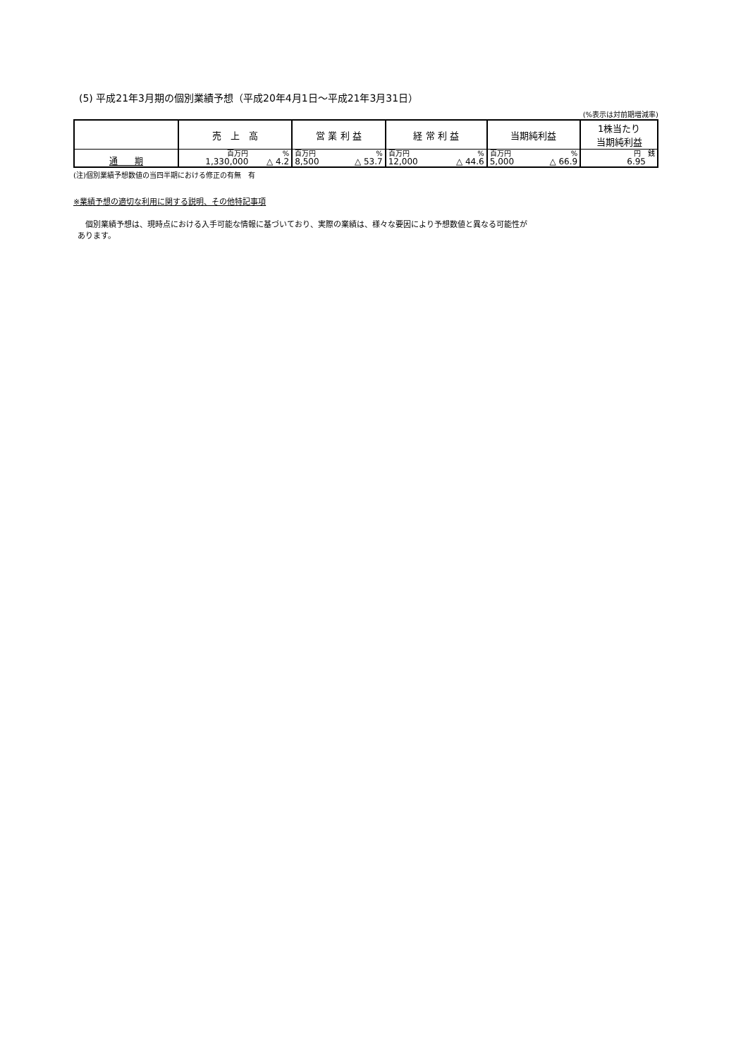(5) 平成21年3月期の個別業績予想（平成20年4月1日～平成21年3月31日）
(%表示は対前期増減率)
| | 売 上 高 | | 営 業 利 益 | | 経 常 利 益 | | 当期純利益 | | 1株当たり 当期純利益 |
| --- | --- | --- | --- | --- | --- | --- | --- | --- | --- |
| | 百万円 | % | 百万円 | % | 百万円 | % | 百万円 | % | 円 銭 |
| 通 期 | 1,330,000 | △ 4.2 | 8,500 | △ 53.7 | 12,000 | △ 44.6 | 5,000 | △ 66.9 | 6.95 |
(注)個別業績予想数値の当四半期における修正の有無　有
※業績予想の適切な利用に関する説明、その他特記事項
　個別業績予想は、現時点における入手可能な情報に基づいており、実際の業績は、様々な要因により予想数値と異なる可能性が
あります。